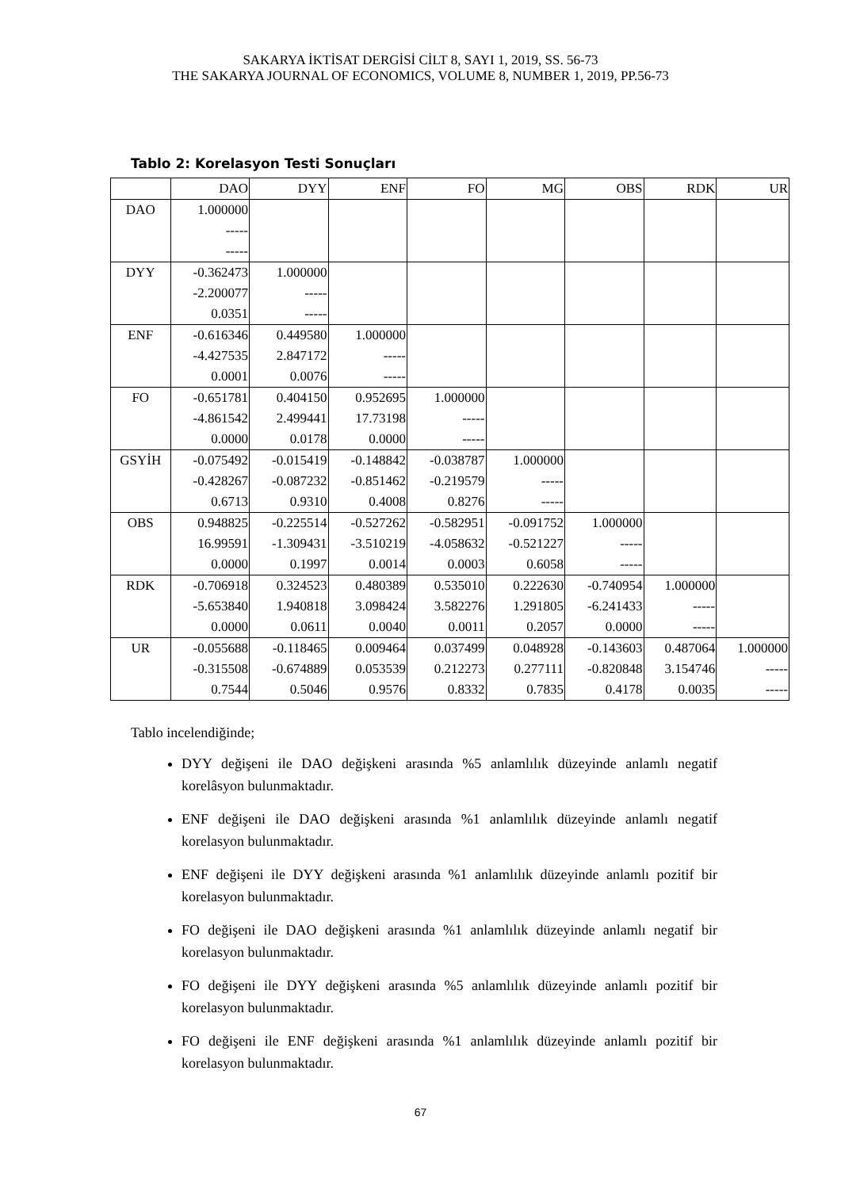SAKARYA İKTİSAT DERGİSİ CİLT 8, SAYI 1, 2019, SS. 56-73
THE SAKARYA JOURNAL OF ECONOMICS, VOLUME 8, NUMBER 1, 2019, PP.56-73
Tablo 2: Korelasyon Testi Sonuçları
| | DAO | DYY | ENF | FO | MG | OBS | RDK | UR |
| --- | --- | --- | --- | --- | --- | --- | --- | --- |
| DAO | 1.000000 ----- ----- | | | | | | | |
| DYY | -0.362473 -2.200077 0.0351 | 1.000000 ----- ----- | | | | | | |
| ENF | -0.616346 -4.427535 0.0001 | 0.449580 2.847172 0.0076 | 1.000000 ----- ----- | | | | | |
| FO | -0.651781 -4.861542 0.0000 | 0.404150 2.499441 0.0178 | 0.952695 17.73198 0.0000 | 1.000000 ----- ----- | | | | |
| GSYİH | -0.075492 -0.428267 0.6713 | -0.015419 -0.087232 0.9310 | -0.148842 -0.851462 0.4008 | -0.038787 -0.219579 0.8276 | 1.000000 ----- ----- | | | |
| OBS | 0.948825 16.99591 0.0000 | -0.225514 -1.309431 0.1997 | -0.527262 -3.510219 0.0014 | -0.582951 -4.058632 0.0003 | -0.091752 -0.521227 0.6058 | 1.000000 ----- ----- | | |
| RDK | -0.706918 -5.653840 0.0000 | 0.324523 1.940818 0.0611 | 0.480389 3.098424 0.0040 | 0.535010 3.582276 0.0011 | 0.222630 1.291805 0.2057 | -0.740954 -6.241433 0.0000 | 1.000000 ----- ----- | |
| UR | -0.055688 -0.315508 0.7544 | -0.118465 -0.674889 0.5046 | 0.009464 0.053539 0.9576 | 0.037499 0.212273 0.8332 | 0.048928 0.277111 0.7835 | -0.143603 -0.820848 0.4178 | 0.487064 3.154746 0.0035 | 1.000000 ----- ----- |
Tablo incelendiğinde;
DYY değişeni ile DAO değişkeni arasında %5 anlamlılık düzeyinde anlamlı negatif korelâsyon bulunmaktadır.
ENF değişeni ile DAO değişkeni arasında %1 anlamlılık düzeyinde anlamlı negatif korelasyon bulunmaktadır.
ENF değişeni ile DYY değişkeni arasında %1 anlamlılık düzeyinde anlamlı pozitif bir korelasyon bulunmaktadır.
FO değişeni ile DAO değişkeni arasında %1 anlamlılık düzeyinde anlamlı negatif bir korelasyon bulunmaktadır.
FO değişeni ile DYY değişkeni arasında %5 anlamlılık düzeyinde anlamlı pozitif bir korelasyon bulunmaktadır.
FO değişeni ile ENF değişkeni arasında %1 anlamlılık düzeyinde anlamlı pozitif bir korelasyon bulunmaktadır.
67